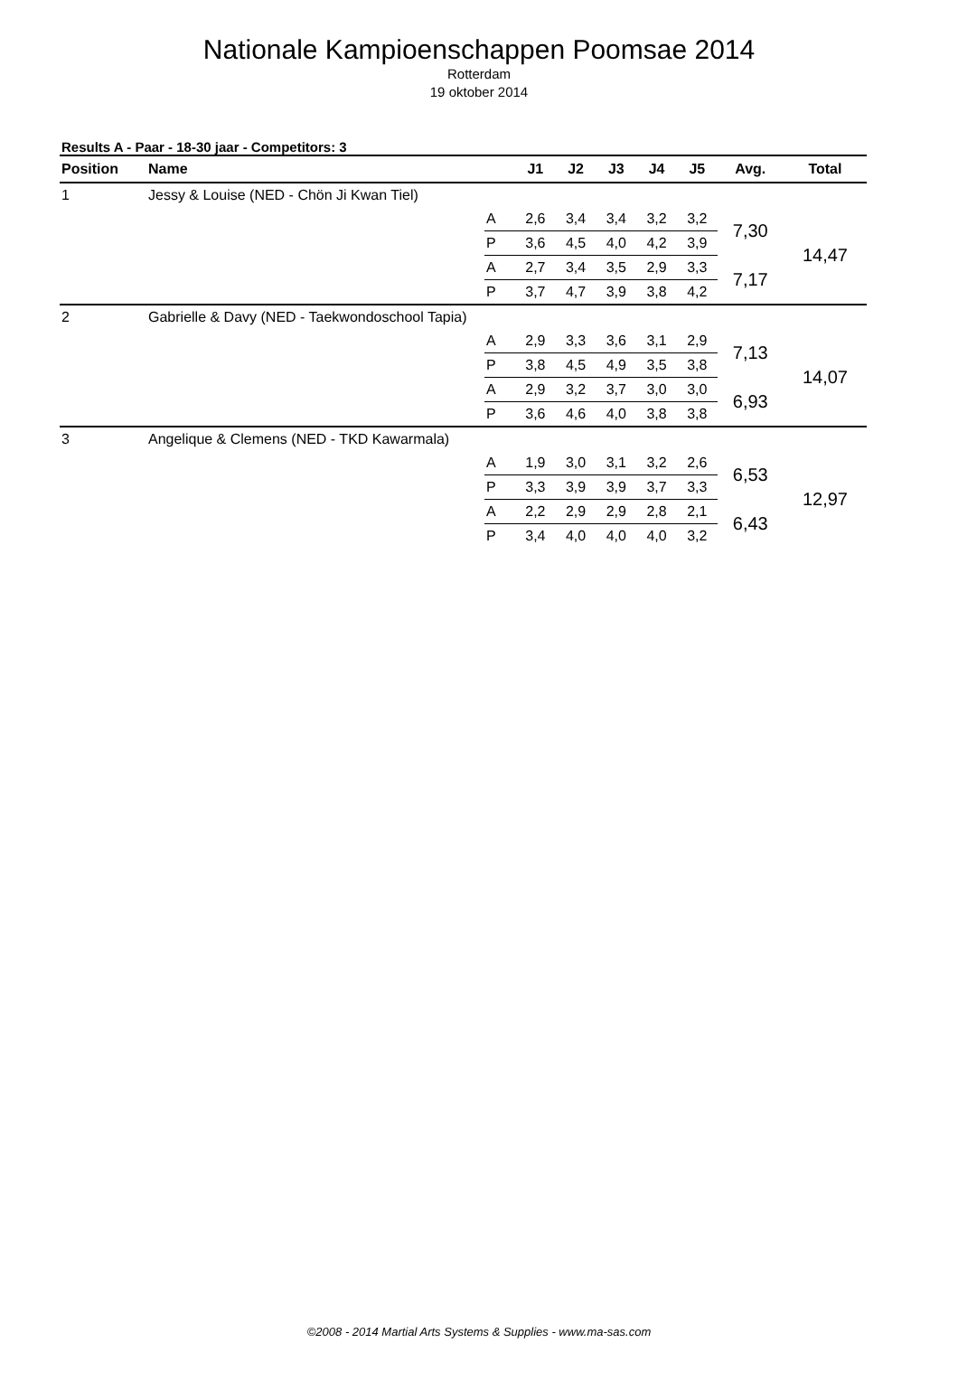Nationale Kampioenschappen Poomsae 2014
Rotterdam
19 oktober 2014
Results A - Paar - 18-30 jaar - Competitors: 3
| Position | Name | | J1 | J2 | J3 | J4 | J5 | Avg. | Total |
| --- | --- | --- | --- | --- | --- | --- | --- | --- | --- |
| 1 | Jessy & Louise (NED - Chön Ji Kwan Tiel) | | | | | | | | |
| | | A | 2,6 | 3,4 | 3,4 | 3,2 | 3,2 | 7,30 | 14,47 |
| | | P | 3,6 | 4,5 | 4,0 | 4,2 | 3,9 | | |
| | | A | 2,7 | 3,4 | 3,5 | 2,9 | 3,3 | 7,17 | |
| | | P | 3,7 | 4,7 | 3,9 | 3,8 | 4,2 | | |
| 2 | Gabrielle & Davy (NED - Taekwondoschool Tapia) | | | | | | | | |
| | | A | 2,9 | 3,3 | 3,6 | 3,1 | 2,9 | 7,13 | 14,07 |
| | | P | 3,8 | 4,5 | 4,9 | 3,5 | 3,8 | | |
| | | A | 2,9 | 3,2 | 3,7 | 3,0 | 3,0 | 6,93 | |
| | | P | 3,6 | 4,6 | 4,0 | 3,8 | 3,8 | | |
| 3 | Angelique & Clemens (NED - TKD Kawarmala) | | | | | | | | |
| | | A | 1,9 | 3,0 | 3,1 | 3,2 | 2,6 | 6,53 | 12,97 |
| | | P | 3,3 | 3,9 | 3,9 | 3,7 | 3,3 | | |
| | | A | 2,2 | 2,9 | 2,9 | 2,8 | 2,1 | 6,43 | |
| | | P | 3,4 | 4,0 | 4,0 | 4,0 | 3,2 | | |
©2008 - 2014 Martial Arts Systems & Supplies - www.ma-sas.com